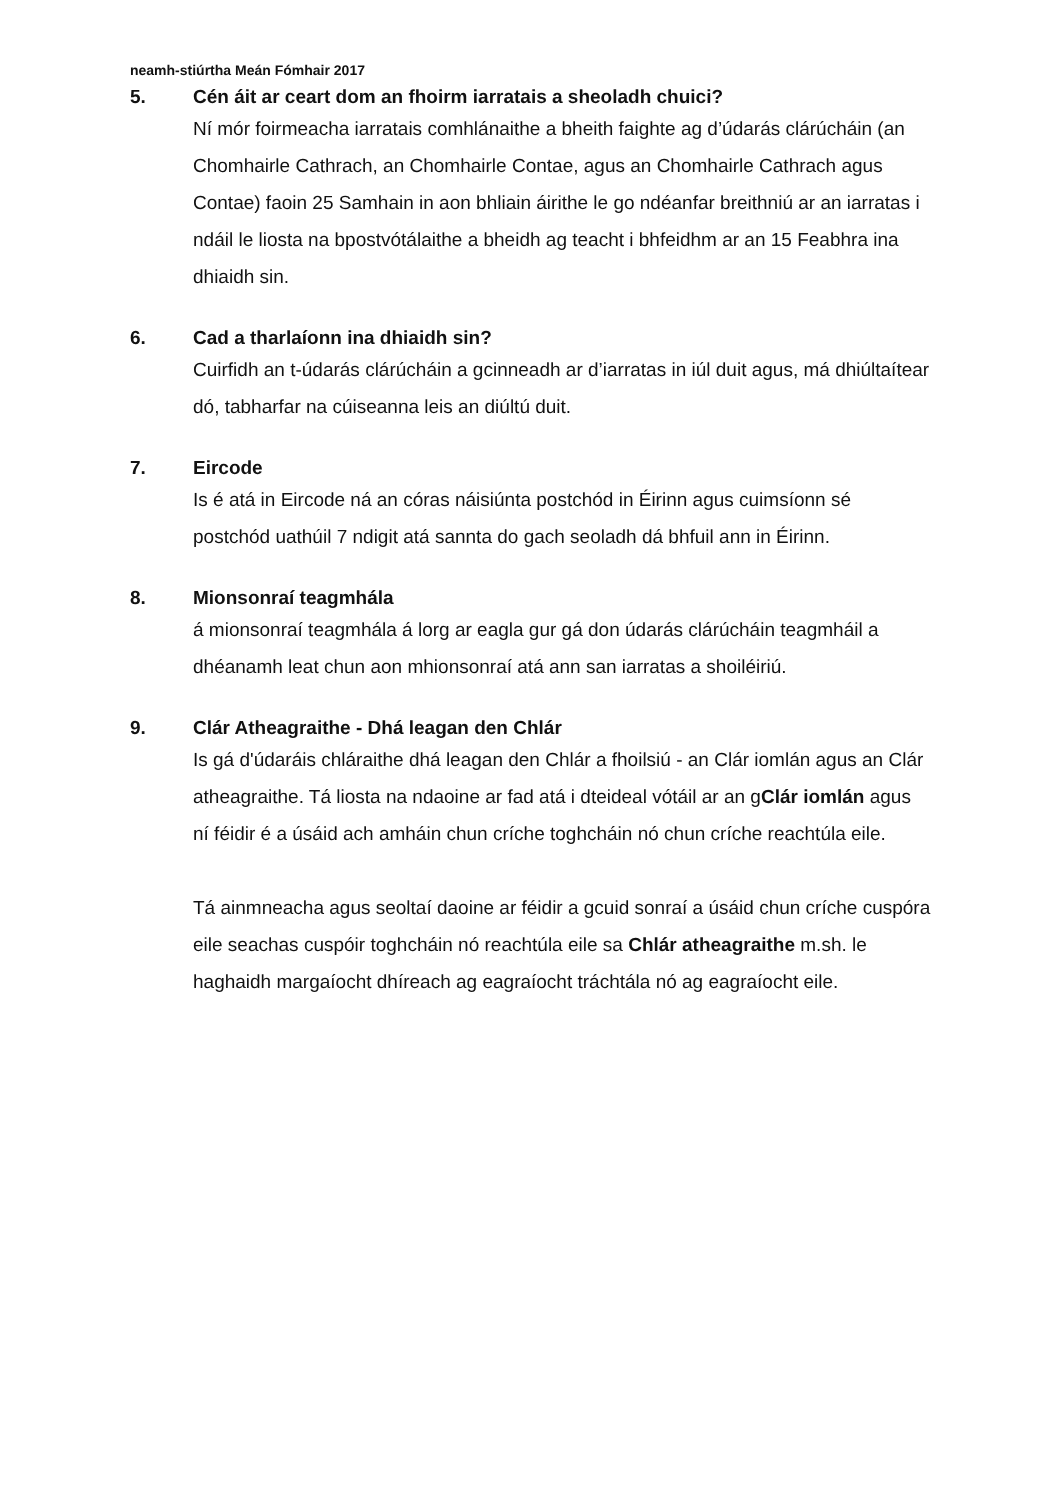neamh-stiúrtha Meán Fómhair 2017
5. Cén áit ar ceart dom an fhoirm iarratais a sheoladh chuici?
Ní mór foirmeacha iarratais comhlánaithe a bheith faighte ag d’údarás clárúcháin (an Chomhairle Cathrach, an Chomhairle Contae, agus an Chomhairle Cathrach agus Contae) faoin 25 Samhain in aon bhliain áirithe le go ndéanfar breithniú ar an iarratas i ndáil le liosta na bpostvótálaithe a bheidh ag teacht i bhfeidhm ar an 15 Feabhra ina dhiaidh sin.
6. Cad a tharlaíonn ina dhiaidh sin?
Cuirfidh an t-údarás clárúcháin a gcinneadh ar d’iarratas in iúl duit agus, má dhiúltaítear dó, tabharfar na cúiseanna leis an diúltú duit.
7. Eircode
Is é atá in Eircode ná an córas náisiúnta postchód in Éirinn agus cuimsíonn sé postchód uathúil 7 ndigit atá sannta do gach seoladh dá bhfuil ann in Éirinn.
8. Mionsonraí teagmhála
á mionsonraí teagmhála á lorg ar eagla gur gá don údarás clárúcháin teagmháil a dhéanamh leat chun aon mhionsonraí atá ann san iarratas a shoiléiriú.
9. Clár Atheagraithe - Dhá leagan den Chlár
Is gá d'údaráis chláraithe dhá leagan den Chlár a fhoilsiú - an Clár iomlán agus an Clár atheagraithe. Tá liosta na ndaoine ar fad atá i dteideal vótáil ar an gClár iomlán agus ní féidir é a úsáid ach amháin chun críche toghcháin nó chun críche reachtúla eile.
Tá ainmneacha agus seoltaí daoine ar féidir a gcuid sonraí a úsáid chun críche cuspóra eile seachas cuspóir toghcháin nó reachtúla eile sa Chlár atheagraithe m.sh. le haghaidh margaíocht dhíreach ag eagraíocht tráchtála nó ag eagraíocht eile.